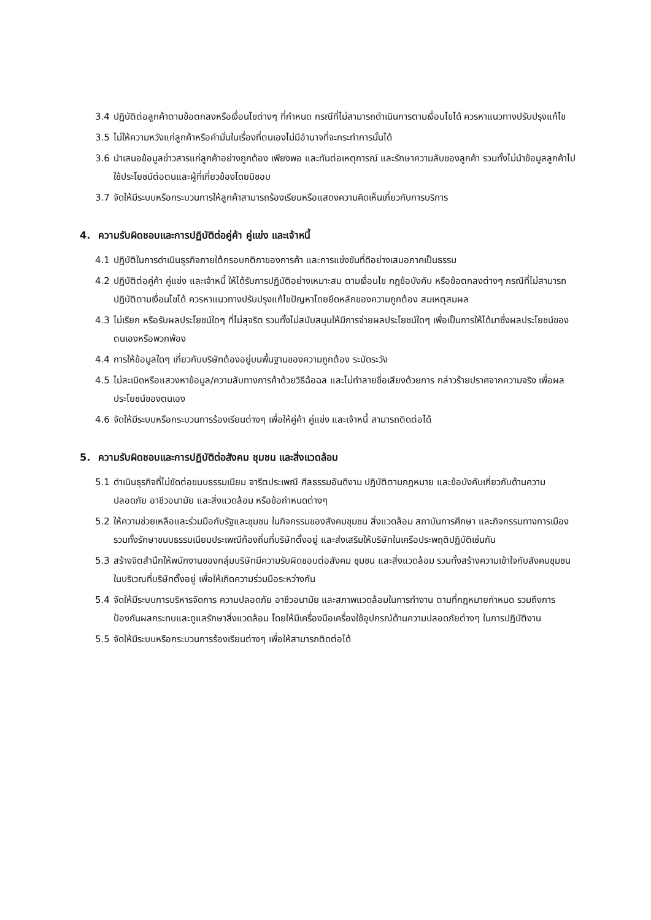3.4 ปฏิบัติต่อลูกค้าตามข้อตกลงหรือเงื่อนไขต่างๆ ที่กำหนด กรณีที่ไม่สามารถดำเนินการตามเงื่อนไขได้ ควรหาแนวทางปรับปรุงแก้ไข
3.5 ไม่ให้ความหวังแก่ลูกค้าหรือคำมั่นในเรื่องที่ตนเองไม่มีอำนาจที่จะกระทำการนั้นได้
3.6 นำเสนอข้อมูลข่าวสารแก่ลูกค้าอย่างถูกต้อง เพียงพอ และทันต่อเหตุการณ์ และรักษาความลับของลูกค้า รวมทั้งไม่นำข้อมูลลูกค้าไปใช้ประโยชน์ต่อตนและผู้ที่เกี่ยวข้องโดยมิชอบ
3.7 จัดให้มีระบบหรือกระบวนการให้ลูกค้าสามารถร้องเรียนหรือแสดงความคิดเห็นเกี่ยวกับการบริการ
4. ความรับผิดชอบและการปฏิบัติต่อคู่ค้า คู่แข่ง และเจ้าหนี้
4.1 ปฏิบัติในการดำเนินธุรกิจภายใต้กรอบกติกาของการค้า และการแข่งขันที่ดีอย่างเสมอภาคเป็นธรรม
4.2 ปฏิบัติต่อคู่ค้า คู่แข่ง และเจ้าหนี้ ให้ได้รับการปฏิบัติอย่างเหมาะสม ตามเงื่อนไข กฎข้อบังคับ หรือข้อตกลงต่างๆ กรณีที่ไม่สามารถปฏิบัติตามเงื่อนไขได้ ควรหาแนวทางปรับปรุงแก้ไขปัญหาโดยยึดหลักของความถูกต้อง สมเหตุสมผล
4.3 ไม่เรียก หรือรับผลประโยชน์ใดๆ ที่ไม่สุจริต รวมทั้งไม่สนับสนุนให้มีการจ่ายผลประโยชน์ใดๆ เพื่อเป็นการให้ได้มาซึ่งผลประโยชน์ของตนเองหรือพวกพ้อง
4.4 การให้ข้อมูลใดๆ เกี่ยวกับบริษัทต้องอยู่บนพื้นฐานของความถูกต้อง ระมัดระวัง
4.5 ไม่ละเมิดหรือแสวงหาข้อมูล/ความลับทางการค้าด้วยวิธีฉ้อฉล และไม่ทำลายชื่อเสียงด้วยการ กล่าวร้ายปราศจากความจริง เพื่อผลประโยชน์ของตนเอง
4.6 จัดให้มีระบบหรือกระบวนการร้องเรียนต่างๆ เพื่อให้คู่ค้า คู่แข่ง และเจ้าหนี้ สามารถติดต่อได้
5. ความรับผิดชอบและการปฏิบัติต่อสังคม ชุมชน และสิ่งแวดล้อม
5.1 ดำเนินธุรกิจที่ไม่ขัดต่อขนบธรรมเนียม จารีตประเพณี ศีลธรรมอันดีงาม ปฏิบัติตามกฎหมาย และข้อบังคับเกี่ยวกับด้านความปลอดภัย อาชีวอนามัย และสิ่งแวดล้อม หรือข้อกำหนดต่างๆ
5.2 ให้ความช่วยเหลือและร่วมมือกับรัฐและชุมชน ในกิจกรรมของสังคมชุมชน สิ่งแวดล้อม สถาบันการศึกษา และกิจกรรมทางการเมือง รวมทั้งรักษาขนบธรรมเนียมประเพณีท้องถิ่นที่บริษัทตั้งอยู่ และส่งเสริมให้บริษัทในเครือประพฤติปฏิบัติเช่นกัน
5.3 สร้างจิตสำนึกให้พนักงานของกลุ่มบริษัทมีความรับผิดชอบต่อสังคม ชุมชน และสิ่งแวดล้อม รวมทั้งสร้างความเข้าใจกับสังคมชุมชนในบริเวณที่บริษัทตั้งอยู่ เพื่อให้เกิดความร่วมมือระหว่างกัน
5.4 จัดให้มีระบบการบริหารจัดการ ความปลอดภัย อาชีวอนามัย และสภาพแวดล้อมในการทำงาน ตามที่กฎหมายกำหนด รวมถึงการป้องกันผลกระทบและดูแลรักษาสิ่งแวดล้อม โดยให้มีเครื่องมือเครื่องใช้อุปกรณ์ด้านความปลอดภัยต่างๆ ในการปฏิบัติงาน
5.5 จัดให้มีระบบหรือกระบวนการร้องเรียนต่างๆ เพื่อให้สามารถติดต่อได้